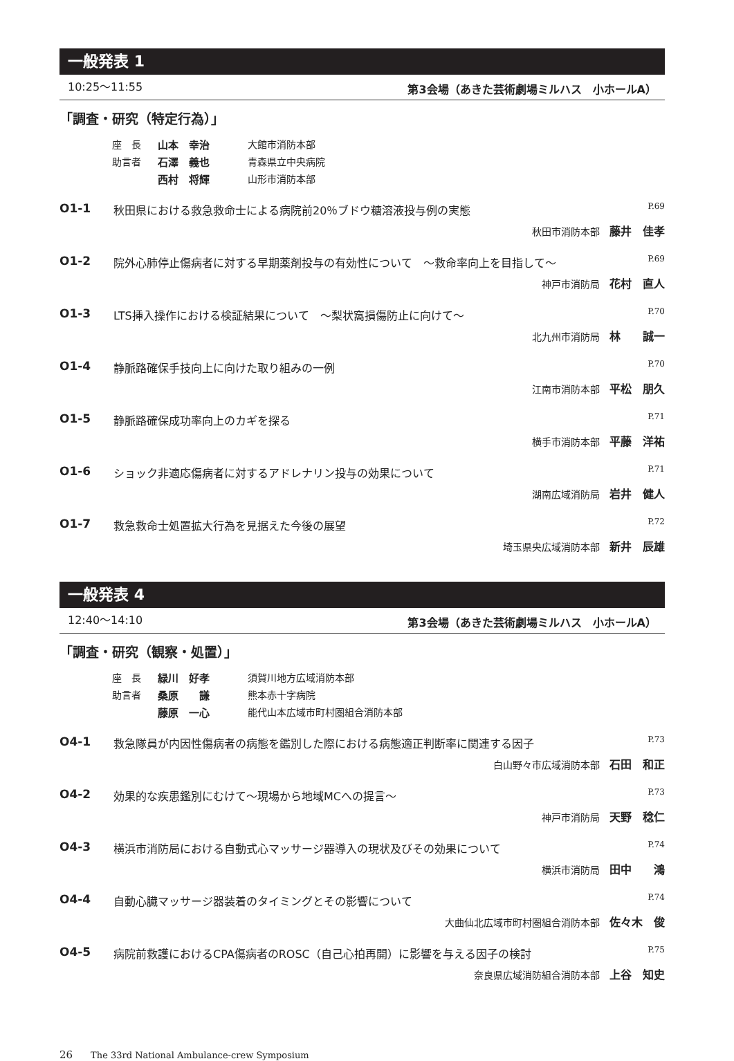一般発表 1
10:25〜11:55 第3会場（あきた芸術劇場ミルハス　小ホールA）
「調査・研究（特定行為）」
座　長 山本　幸治 大館市消防本部
助言者 石澤　義也 青森県立中央病院
西村　将輝 山形市消防本部
O1-1 秋田県における救急救命士による病院前20％ブドウ糖溶液投与例の実態 P.69
秋田市消防本部 藤井　佳孝
O1-2 院外心肺停止傷病者に対する早期薬剤投与の有効性について　〜救命率向上を目指して〜 P.69
神戸市消防局 花村　直人
O1-3 LTS挿入操作における検証結果について　〜梨状窩損傷防止に向けて〜 P.70
北九州市消防局 林　　誠一
O1-4 静脈路確保手技向上に向けた取り組みの一例 P.70
江南市消防本部 平松　朋久
O1-5 静脈路確保成功率向上のカギを探る P.71
横手市消防本部 平藤　洋祐
O1-6 ショック非適応傷病者に対するアドレナリン投与の効果について P.71
湖南広域消防局 岩井　健人
O1-7 救急救命士処置拡大行為を見据えた今後の展望 P.72
埼玉県央広域消防本部 新井　辰雄
一般発表 4
12:40〜14:10 第3会場（あきた芸術劇場ミルハス　小ホールA）
「調査・研究（観察・処置）」
座　長 緑川　好孝 須賀川地方広域消防本部
助言者 桑原　　謙 熊本赤十字病院
藤原　一心 能代山本広域市町村圏組合消防本部
O4-1 救急隊員が内因性傷病者の病態を鑑別した際における病態適正判断率に関連する因子 P.73
白山野々市広域消防本部 石田　和正
O4-2 効果的な疾患鑑別にむけて〜現場から地域MCへの提言〜 P.73
神戸市消防局 天野　稔仁
O4-3 横浜市消防局における自動式心マッサージ器導入の現状及びその効果について P.74
横浜市消防局 田中　　鴻
O4-4 自動心臓マッサージ器装着のタイミングとその影響について P.74
大曲仙北広域市町村圏組合消防本部 佐々木　俊
O4-5 病院前救護におけるCPA傷病者のROSC（自己心拍再開）に影響を与える因子の検討 P.75
奈良県広域消防組合消防本部 上谷　知史
26　　The 33rd National Ambulance-crew Symposium